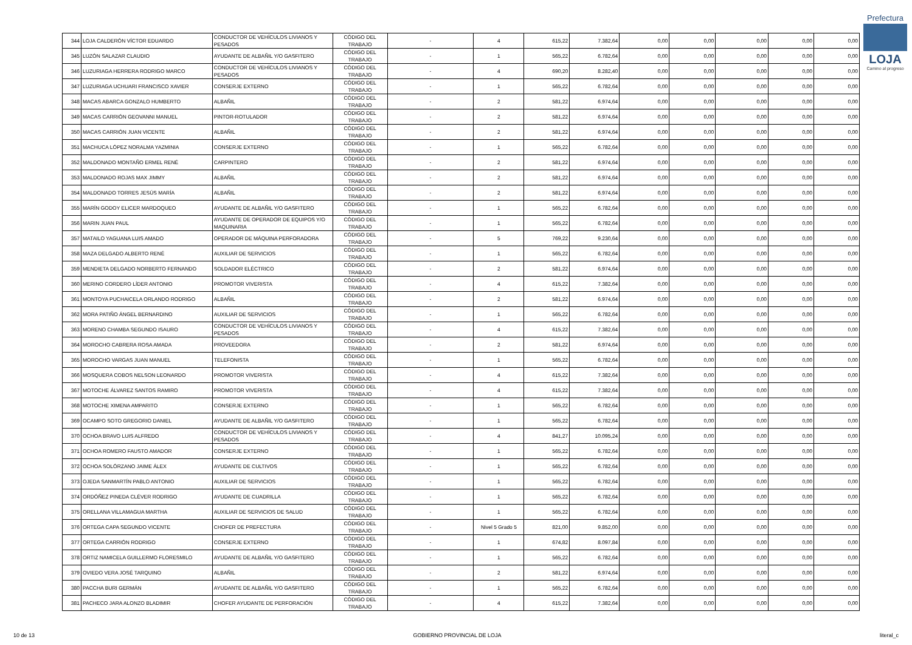Prefectura
LOJA
Camino al progreso
| 344 | LOJA CALDERÓN VÍCTOR EDUARDO | CONDUCTOR DE VEHÍCULOS LIVIANOS Y PESADOS | CÓDIGO DEL TRABAJO | - | 4 | 615,22 | 7.382,64 | 0,00 | 0,00 | 0,00 | 0,00 | 0,00 |
| 345 | LUZÓN SALAZAR CLAUDIO | AYUDANTE DE ALBAÑIL Y/O GASFITERO | CÓDIGO DEL TRABAJO | - | 1 | 565,22 | 6.782,64 | 0,00 | 0,00 | 0,00 | 0,00 | 0,00 |
| 346 | LUZURIAGA HERRERA RODRIGO MARCO | CONDUCTOR DE VEHÍCULOS LIVIANOS Y PESADOS | CÓDIGO DEL TRABAJO | - | 4 | 690,20 | 8.282,40 | 0,00 | 0,00 | 0,00 | 0,00 | 0,00 |
| 347 | LUZURIAGA UCHUARI FRANCISCO XAVIER | CONSERJE EXTERNO | CÓDIGO DEL TRABAJO | - | 1 | 565,22 | 6.782,64 | 0,00 | 0,00 | 0,00 | 0,00 | 0,00 |
| 348 | MACAS ABARCA GONZALO HUMBERTO | ALBAÑIL | CÓDIGO DEL TRABAJO | - | 2 | 581,22 | 6.974,64 | 0,00 | 0,00 | 0,00 | 0,00 | 0,00 |
| 349 | MACAS CARRIÓN GEOVANNI MANUEL | PINTOR-ROTULADOR | CÓDIGO DEL TRABAJO | - | 2 | 581,22 | 6.974,64 | 0,00 | 0,00 | 0,00 | 0,00 | 0,00 |
| 350 | MACAS CARRIÓN JUAN VICENTE | ALBAÑIL | CÓDIGO DEL TRABAJO | - | 2 | 581,22 | 6.974,64 | 0,00 | 0,00 | 0,00 | 0,00 | 0,00 |
| 351 | MACHUCA LÓPEZ NORALMA YAZMINIA | CONSERJE EXTERNO | CÓDIGO DEL TRABAJO | - | 1 | 565,22 | 6.782,64 | 0,00 | 0,00 | 0,00 | 0,00 | 0,00 |
| 352 | MALDONADO MONTAÑO ERMEL RENÉ | CARPINTERO | CÓDIGO DEL TRABAJO | - | 2 | 581,22 | 6.974,64 | 0,00 | 0,00 | 0,00 | 0,00 | 0,00 |
| 353 | MALDONADO ROJAS MAX JIMMY | ALBAÑIL | CÓDIGO DEL TRABAJO | - | 2 | 581,22 | 6.974,64 | 0,00 | 0,00 | 0,00 | 0,00 | 0,00 |
| 354 | MALDONADO TORRES JESÚS MARÍA | ALBAÑIL | CÓDIGO DEL TRABAJO | - | 2 | 581,22 | 6.974,64 | 0,00 | 0,00 | 0,00 | 0,00 | 0,00 |
| 355 | MARÍN GODOY ELICER MARDOQUEO | AYUDANTE DE ALBAÑIL Y/O GASFITERO | CÓDIGO DEL TRABAJO | - | 1 | 565,22 | 6.782,64 | 0,00 | 0,00 | 0,00 | 0,00 | 0,00 |
| 356 | MARIN JUAN PAUL | AYUDANTE DE OPERADOR DE EQUIPOS Y/O MAQUINARIA | CÓDIGO DEL TRABAJO | - | 1 | 565,22 | 6.782,64 | 0,00 | 0,00 | 0,00 | 0,00 | 0,00 |
| 357 | MATAILO YAGUANA LUIS AMADO | OPERADOR DE MÁQUINA PERFORADORA | CÓDIGO DEL TRABAJO | - | 5 | 769,22 | 9.230,64 | 0,00 | 0,00 | 0,00 | 0,00 | 0,00 |
| 358 | MAZA DELGADO ALBERTO RENÉ | AUXILIAR DE SERVICIOS | CÓDIGO DEL TRABAJO | - | 1 | 565,22 | 6.782,64 | 0,00 | 0,00 | 0,00 | 0,00 | 0,00 |
| 359 | MENDIETA DELGADO NORBERTO FERNANDO | SOLDADOR ELÉCTRICO | CÓDIGO DEL TRABAJO | - | 2 | 581,22 | 6.974,64 | 0,00 | 0,00 | 0,00 | 0,00 | 0,00 |
| 360 | MERINO CORDERO LÍDER ANTONIO | PROMOTOR VIVERISTA | CÓDIGO DEL TRABAJO | - | 4 | 615,22 | 7.382,64 | 0,00 | 0,00 | 0,00 | 0,00 | 0,00 |
| 361 | MONTOYA PUCHAICELA ORLANDO RODRIGO | ALBAÑIL | CÓDIGO DEL TRABAJO | - | 2 | 581,22 | 6.974,64 | 0,00 | 0,00 | 0,00 | 0,00 | 0,00 |
| 362 | MORA PATIÑO ÁNGEL BERNARDINO | AUXILIAR DE SERVICIOS | CÓDIGO DEL TRABAJO | - | 1 | 565,22 | 6.782,64 | 0,00 | 0,00 | 0,00 | 0,00 | 0,00 |
| 363 | MORENO CHAMBA SEGUNDO ISAURO | CONDUCTOR DE VEHÍCULOS LIVIANOS Y PESADOS | CÓDIGO DEL TRABAJO | - | 4 | 615,22 | 7.382,64 | 0,00 | 0,00 | 0,00 | 0,00 | 0,00 |
| 364 | MOROCHO CABRERA ROSA AMADA | PROVEEDORA | CÓDIGO DEL TRABAJO | - | 2 | 581,22 | 6.974,64 | 0,00 | 0,00 | 0,00 | 0,00 | 0,00 |
| 365 | MOROCHO VARGAS JUAN MANUEL | TELEFONISTA | CÓDIGO DEL TRABAJO | - | 1 | 565,22 | 6.782,64 | 0,00 | 0,00 | 0,00 | 0,00 | 0,00 |
| 366 | MOSQUERA COBOS NELSON LEONARDO | PROMOTOR VIVERISTA | CÓDIGO DEL TRABAJO | - | 4 | 615,22 | 7.382,64 | 0,00 | 0,00 | 0,00 | 0,00 | 0,00 |
| 367 | MOTOCHE ÁLVAREZ SANTOS RAMIRO | PROMOTOR VIVERISTA | CÓDIGO DEL TRABAJO | - | 4 | 615,22 | 7.382,64 | 0,00 | 0,00 | 0,00 | 0,00 | 0,00 |
| 368 | MOTOCHE XIMENA AMPARITO | CONSERJE EXTERNO | CÓDIGO DEL TRABAJO | - | 1 | 565,22 | 6.782,64 | 0,00 | 0,00 | 0,00 | 0,00 | 0,00 |
| 369 | OCAMPO SOTO GREGORIO DANIEL | AYUDANTE DE ALBAÑIL Y/O GASFITERO | CÓDIGO DEL TRABAJO | - | 1 | 565,22 | 6.782,64 | 0,00 | 0,00 | 0,00 | 0,00 | 0,00 |
| 370 | OCHOA BRAVO LUIS ALFREDO | CONDUCTOR DE VEHÍCULOS LIVIANOS Y PESADOS | CÓDIGO DEL TRABAJO | - | 4 | 841,27 | 10.095,24 | 0,00 | 0,00 | 0,00 | 0,00 | 0,00 |
| 371 | OCHOA ROMERO FAUSTO AMADOR | CONSERJE EXTERNO | CÓDIGO DEL TRABAJO | - | 1 | 565,22 | 6.782,64 | 0,00 | 0,00 | 0,00 | 0,00 | 0,00 |
| 372 | OCHOA SOLÓRZANO JAIME ÁLEX | AYUDANTE DE CULTIVOS | CÓDIGO DEL TRABAJO | - | 1 | 565,22 | 6.782,64 | 0,00 | 0,00 | 0,00 | 0,00 | 0,00 |
| 373 | OJEDA SANMARTÍN PABLO ANTONIO | AUXILIAR DE SERVICIOS | CÓDIGO DEL TRABAJO | - | 1 | 565,22 | 6.782,64 | 0,00 | 0,00 | 0,00 | 0,00 | 0,00 |
| 374 | ORDÓÑEZ PINEDA CLÉVER RODRIGO | AYUDANTE DE CUADRILLA | CÓDIGO DEL TRABAJO | - | 1 | 565,22 | 6.782,64 | 0,00 | 0,00 | 0,00 | 0,00 | 0,00 |
| 375 | ORELLANA VILLAMAGUA MARTHA | AUXILIAR DE SERVICIOS DE SALUD | CÓDIGO DEL TRABAJO | - | 1 | 565,22 | 6.782,64 | 0,00 | 0,00 | 0,00 | 0,00 | 0,00 |
| 376 | ORTEGA CAPA SEGUNDO VICENTE | CHOFER DE PREFECTURA | CÓDIGO DEL TRABAJO | - | Nivel 5 Grado 5 | 821,00 | 9.852,00 | 0,00 | 0,00 | 0,00 | 0,00 | 0,00 |
| 377 | ORTEGA CARRIÓN RODRIGO | CONSERJE EXTERNO | CÓDIGO DEL TRABAJO | - | 1 | 674,82 | 8.097,84 | 0,00 | 0,00 | 0,00 | 0,00 | 0,00 |
| 378 | ORTIZ NAMICELA GUILLERMO FLORESMILO | AYUDANTE DE ALBAÑIL Y/O GASFITERO | CÓDIGO DEL TRABAJO | - | 1 | 565,22 | 6.782,64 | 0,00 | 0,00 | 0,00 | 0,00 | 0,00 |
| 379 | OVIEDO VERA JOSÉ TARQUINO | ALBAÑIL | CÓDIGO DEL TRABAJO | - | 2 | 581,22 | 6.974,64 | 0,00 | 0,00 | 0,00 | 0,00 | 0,00 |
| 380 | PACCHA BURI GERMÁN | AYUDANTE DE ALBAÑIL Y/O GASFITERO | CÓDIGO DEL TRABAJO | - | 1 | 565,22 | 6.782,64 | 0,00 | 0,00 | 0,00 | 0,00 | 0,00 |
| 381 | PACHECO JARA ALONZO BLADIMIR | CHOFER AYUDANTE DE PERFORACIÓN | CÓDIGO DEL TRABAJO | - | 4 | 615,22 | 7.382,64 | 0,00 | 0,00 | 0,00 | 0,00 | 0,00 |
10 de 13 GOBIERNO PROVINCIAL DE LOJA literal_c